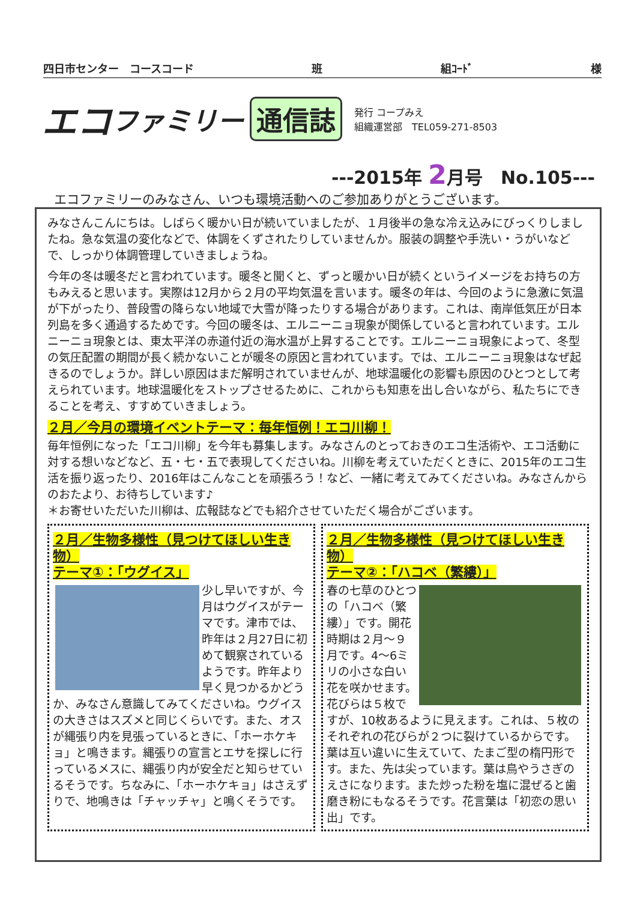四日市センター　コースコード 班 組ｺｰﾄﾞ 様
エコ ファミリー 通信誌
発行 コープみえ
組織運営部　TEL059-271-8503
---2015年 2月号　No.105---
エコファミリーのみなさん、いつも環境活動へのご参加ありがとうございます。
みなさんこんにちは。しばらく暖かい日が続いていましたが、１月後半の急な冷え込みにびっくりしましたね。急な気温の変化などで、体調をくずされたりしていませんか。服装の調整や手洗い・うがいなどで、しっかり体調管理していきましょうね。
今年の冬は暖冬だと言われています。暖冬と聞くと、ずっと暖かい日が続くというイメージをお持ちの方もみえると思います。実際は12月から２月の平均気温を言います。暖冬の年は、今回のように急激に気温が下がったり、普段雪の降らない地域で大雪が降ったりする場合があります。これは、南岸低気圧が日本列島を多く通過するためです。今回の暖冬は、エルニーニョ現象が関係していると言われています。エルニーニョ現象とは、東太平洋の赤道付近の海水温が上昇することです。エルニーニョ現象によって、冬型の気圧配置の期間が長く続かないことが暖冬の原因と言われています。では、エルニーニョ現象はなぜ起きるのでしょうか。詳しい原因はまだ解明されていませんが、地球温暖化の影響も原因のひとつとして考えられています。地球温暖化をストップさせるために、これからも知恵を出し合いながら、私たちにできることを考え、すすめていきましょう。
２月／今月の環境イベントテーマ：毎年恒例！エコ川柳！
毎年恒例になった「エコ川柳」を今年も募集します。みなさんのとっておきのエコ生活術や、エコ活動に対する想いなどなど、五・七・五で表現してくださいね。川柳を考えていただくときに、2015年のエコ生活を振り返ったり、2016年はこんなことを頑張ろう！など、一緒に考えてみてくださいね。みなさんからのおたより、お待ちしています♪
＊お寄せいただいた川柳は、広報誌などでも紹介させていただく場合がございます。
２月／生物多様性（見つけてほしい生き物）
テーマ①：「ウグイス」
少し早いですが、今月はウグイスがテーマです。津市では、昨年は２月27日に初めて観察されているようです。昨年より早く見つかるかどうか、みなさん意識してみてくださいね。ウグイスの大きさはスズメと同じくらいです。また、オスが縄張り内を見張っているときに、「ホーホケキョ」と鳴きます。縄張りの宣言とエサを探しに行っているメスに、縄張り内が安全だと知らせているそうです。ちなみに、「ホーホケキョ」はさえずりで、地鳴きは「チャッチャ」と鳴くそうです。
２月／生物多様性（見つけてほしい生き物）
テーマ②：「ハコベ（繁縷）」
春の七草のひとつの「ハコベ（繁縷）」です。開花時期は２月～９月です。4～6ミリの小さな白い花を咲かせます。花びらは５枚ですが、10枚あるように見えます。これは、５枚のそれぞれの花びらが２つに裂けているからです。葉は互い違いに生えていて、たまご型の楕円形です。また、先は尖っています。葉は鳥やうさぎのえさになります。また炒った粉を塩に混ぜると歯磨き粉にもなるそうです。花言葉は「初恋の思い出」です。